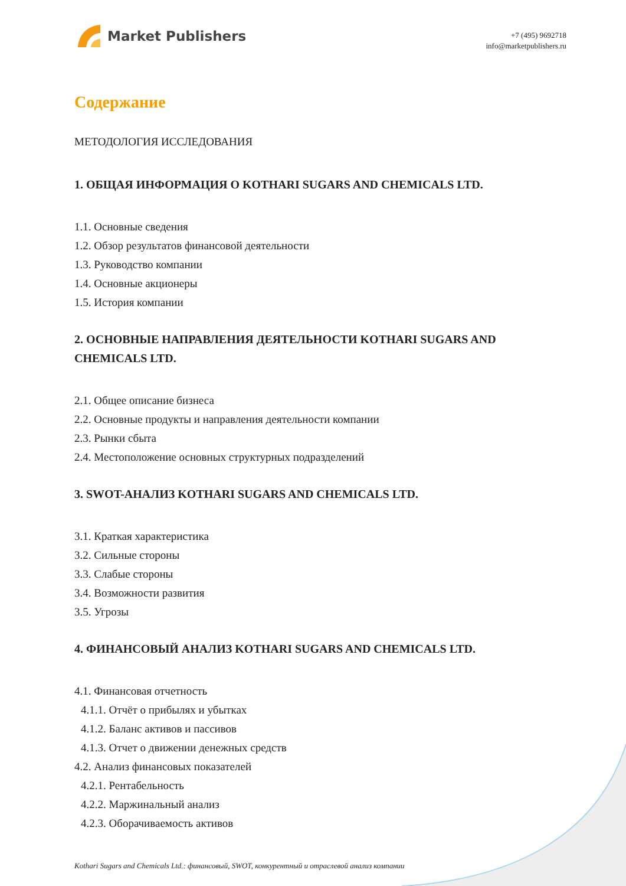Market Publishers
+7 (495) 9692718
info@marketpublishers.ru
Содержание
МЕТОДОЛОГИЯ ИССЛЕДОВАНИЯ
1. ОБЩАЯ ИНФОРМАЦИЯ О KOTHARI SUGARS AND CHEMICALS LTD.
1.1. Основные сведения
1.2. Обзор результатов финансовой деятельности
1.3. Руководство компании
1.4. Основные акционеры
1.5. История компании
2. ОСНОВНЫЕ НАПРАВЛЕНИЯ ДЕЯТЕЛЬНОСТИ KOTHARI SUGARS AND CHEMICALS LTD.
2.1. Общее описание бизнеса
2.2. Основные продукты и направления деятельности компании
2.3. Рынки сбыта
2.4. Местоположение основных структурных подразделений
3. SWOT-АНАЛИЗ KOTHARI SUGARS AND CHEMICALS LTD.
3.1. Краткая характеристика
3.2. Сильные стороны
3.3. Слабые стороны
3.4. Возможности развития
3.5. Угрозы
4. ФИНАНСОВЫЙ АНАЛИЗ KOTHARI SUGARS AND CHEMICALS LTD.
4.1. Финансовая отчетность
4.1.1. Отчёт о прибылях и убытках
4.1.2. Баланс активов и пассивов
4.1.3. Отчет о движении денежных средств
4.2. Анализ финансовых показателей
4.2.1. Рентабельность
4.2.2. Маржинальный анализ
4.2.3. Оборачиваемость активов
Kothari Sugars and Chemicals Ltd.: финансовый, SWOT, конкурентный и отраслевой анализ компании